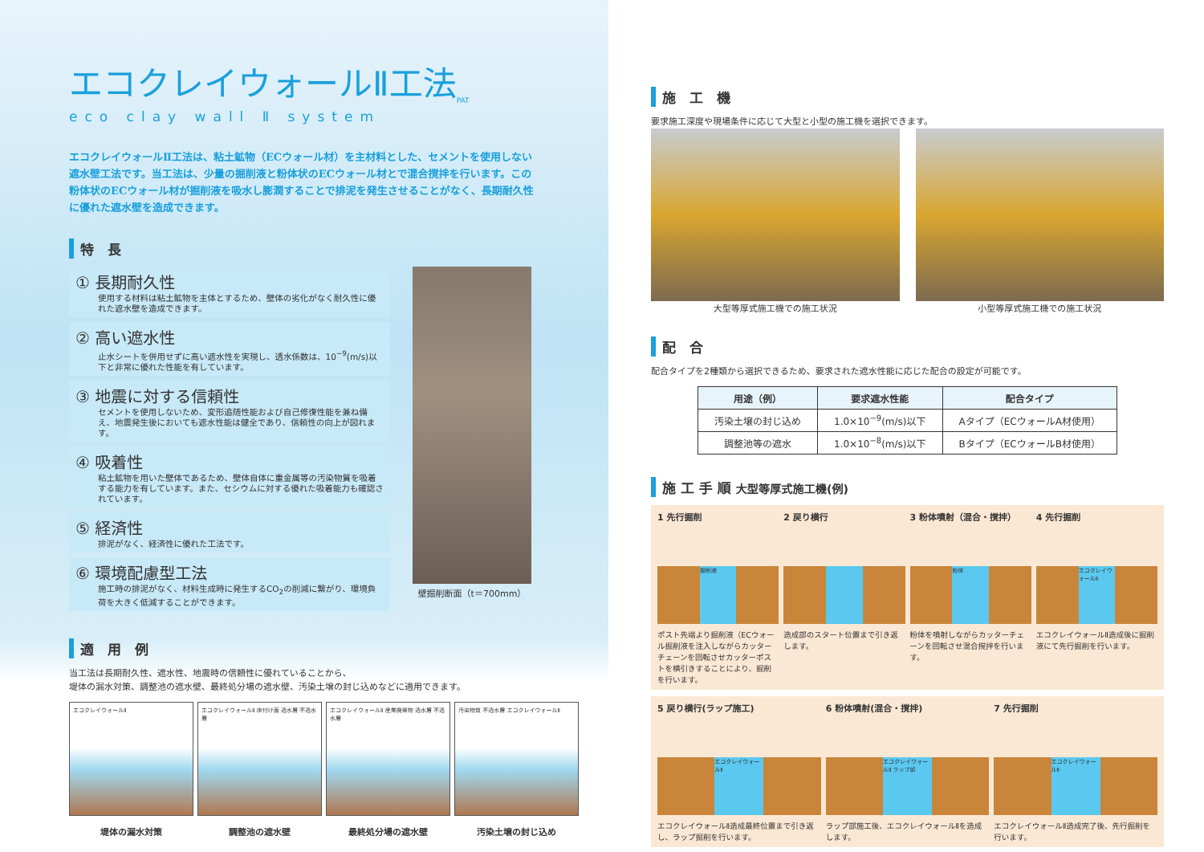エコクレイウォールⅡ工法<sub>PAT</sub>
eco clay wall Ⅱ system
エコクレイウォールⅡ工法は、粘土鉱物（ECウォール材）を主材料とした、セメントを使用しない遮水壁工法です。当工法は、少量の掘削液と粉体状のECウォール材とで混合撹拌を行います。この粉体状のECウォール材が掘削液を吸水し膨潤することで排泥を発生させることがなく、長期耐久性に優れた遮水壁を造成できます。
特　長
① 長期耐久性
使用する材料は粘土鉱物を主体とするため、壁体の劣化がなく耐久性に優れた遮水壁を造成できます。
② 高い遮水性
止水シートを併用せずに高い遮水性を実現し、透水係数は、10<sup>−9</sup>(m/s)以下と非常に優れた性能を有しています。
③ 地震に対する信頼性
セメントを使用しないため、変形追随性能および自己修復性能を兼ね備え、地震発生後においても遮水性能は健全であり、信頼性の向上が図れます。
④ 吸着性
粘土鉱物を用いた壁体であるため、壁体自体に重金属等の汚染物質を吸着する能力を有しています。また、セシウムに対する優れた吸着能力も確認されています。
⑤ 経済性
排泥がなく、経済性に優れた工法です。
⑥ 環境配慮型工法
施工時の排泥がなく、材料生成時に発生するCO<sub>2</sub>の削減に繋がり、環境負荷を大きく低減することができます。
壁掘削断面（t＝700mm）
適　用　例
当工法は長期耐久性、遮水性、地震時の信頼性に優れていることから、
堤体の漏水対策、調整池の遮水壁、最終処分場の遮水壁、汚染土壌の封じ込めなどに適用できます。
エコクレイウォールⅡ
堤体の漏水対策
エコクレイウォールⅡ 床付け面 透水層 不透水層
調整池の遮水壁
エコクレイウォールⅡ 産業廃棄物 透水層 不透水層
最終処分場の遮水壁
汚染物質 不透水層 エコクレイウォールⅡ
汚染土壌の封じ込め
施　工　機
要求施工深度や現場条件に応じて大型と小型の施工機を選択できます。
大型等厚式施工機での施工状況 小型等厚式施工機での施工状況
配　合
配合タイプを2種類から選択できるため、要求された遮水性能に応じた配合の設定が可能です。
| 用途（例） | 要求遮水性能 | 配合タイプ |
| --- | --- | --- |
| 汚染土壌の封じ込め | 1.0×10<sup>−9</sup>(m/s)以下 | Aタイプ（ECウォールA材使用） |
| 調整池等の遮水 | 1.0×10<sup>−8</sup>(m/s)以下 | Bタイプ（ECウォールB材使用） |
施 工 手 順 大型等厚式施工機(例)
1 先行掘削
掘削液
ポスト先端より掘削液（ECウォール掘削液を注入しながらカッターチェーンを回転させカッターポストを横引きすることにより、掘削を行います。
2 戻り横行
造成部のスタート位置まで引き返します。
3 粉体噴射（混合・撹拌）
粉体
粉体を噴射しながらカッターチェーンを回転させ混合撹拌を行います。
4 先行掘削
エコクレイウォールⅡ
エコクレイウォールⅡ造成後に掘削液にて先行掘削を行います。
5 戻り横行(ラップ施工)
エコクレイウォールⅡ
エコクレイウォールⅡ造成最終位置まで引き返し、ラップ掘削を行います。
6 粉体噴射(混合・撹拌)
エコクレイウォールⅡ ラップ部
ラップ部施工後、エコクレイウォールⅡを造成します。
7 先行掘削
エコクレイウォールⅡ
エコクレイウォールⅡ造成完了後、先行掘削を行います。